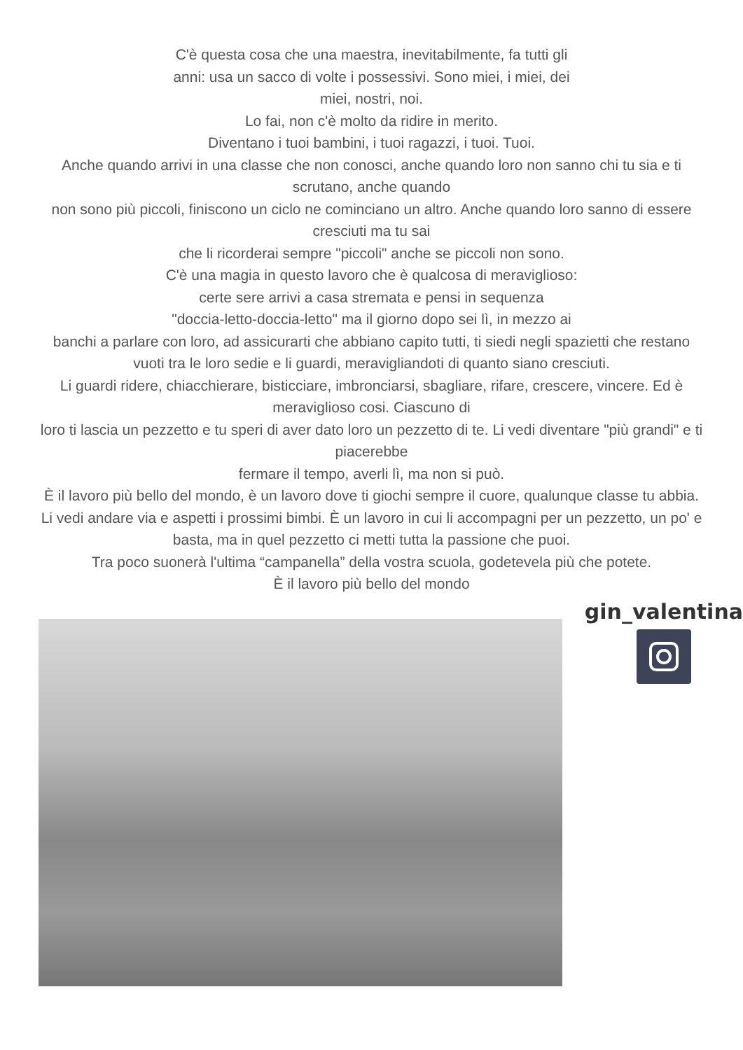C'è questa cosa che una maestra, inevitabilmente, fa tutti gli
anni: usa un sacco di volte i possessivi. Sono miei, i miei, dei
miei, nostri, noi.
Lo fai, non c'è molto da ridire in merito.
Diventano i tuoi bambini, i tuoi ragazzi, i tuoi. Tuoi.
Anche quando arrivi in una classe che non conosci, anche quando loro non sanno chi tu sia e ti scrutano, anche quando
non sono più piccoli, finiscono un ciclo ne cominciano un altro. Anche quando loro sanno di essere cresciuti ma tu sai
che li ricorderai sempre "piccoli" anche se piccoli non sono.
C'è una magia in questo lavoro che è qualcosa di meraviglioso:
certe sere arrivi a casa stremata e pensi in sequenza
"doccia-letto-doccia-letto" ma il giorno dopo sei lì, in mezzo ai
banchi a parlare con loro, ad assicurarti che abbiano capito tutti, ti siedi negli spazietti che restano vuoti tra le loro sedie e li guardi, meravigliandoti di quanto siano cresciuti.
Li guardi ridere, chiacchierare, bisticciare, imbronciarsi, sbagliare, rifare, crescere, vincere. Ed è meraviglioso cosi. Ciascuno di
loro ti lascia un pezzetto e tu speri di aver dato loro un pezzetto di te. Li vedi diventare "più grandi" e ti piacerebbe
fermare il tempo, averli lì, ma non si può.
È il lavoro più bello del mondo, è un lavoro dove ti giochi sempre il cuore, qualunque classe tu abbia.
Li vedi andare via e aspetti i prossimi bimbi. È un lavoro in cui li accompagni per un pezzetto, un po' e basta, ma in quel pezzetto ci metti tutta la passione che puoi.
Tra poco suonerà l'ultima “campanella” della vostra scuola, godetevela più che potete.
È il lavoro più bello del mondo
gin_valentina